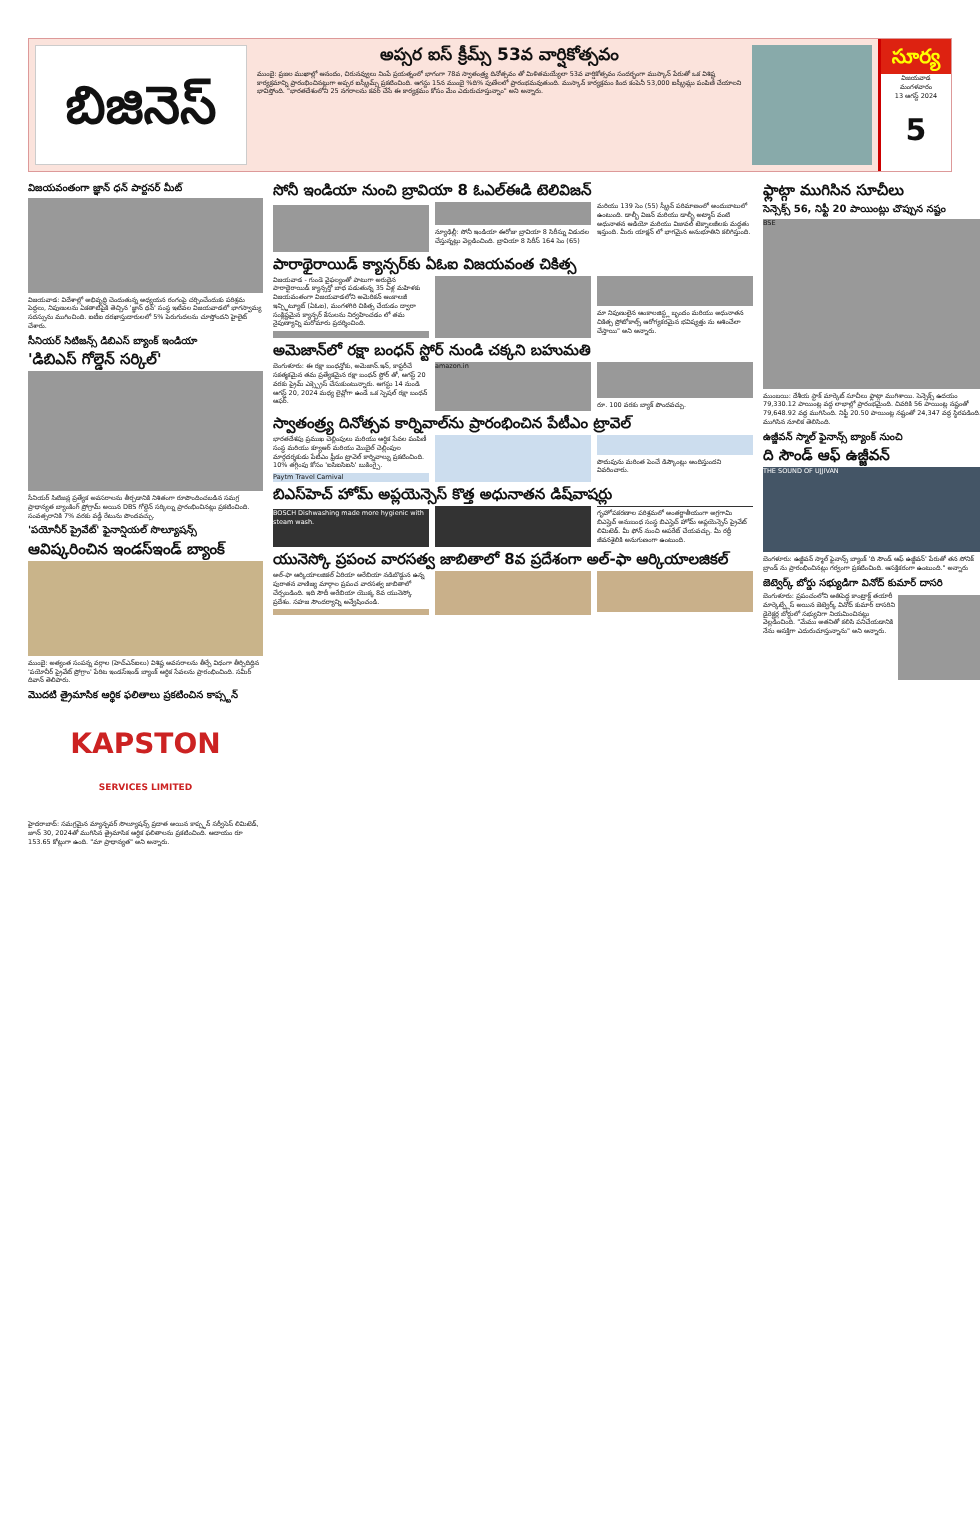బిజినెస్
అప్సర ఐస్ క్రీమ్స్ 53వ వార్షికోత్సవం
ముంబై: ప్రజల ముఖాల్లో ఆనందం, చిరునవ్వులు నింపే ప్రయత్నంలో భాగంగా 78వ స్వాతంత్ర్య దినోత్సవం తో మిళితమయ్యేలా 53వ వార్షికోత్సవం సందర్భంగా ముస్కాన్ పేరుతో ఒక విశిష్ట కార్యక్రమాన్ని ప్రారంభించినట్లుగా అప్సర ఐస్క్రీమ్స్ ప్రకటించింది. ఆగస్టు 15న ముంబై %ది% పుణేలలో ప్రారంభమవుతుంది. ముస్కాన్ కార్యక్రమం కింద కంపెనీ 53,000 ఐస్క్రీమ్లు పంపిణీ చేయాలని భావిస్తోంది. "భారతదేశంలోని 25 నగరాలను కవర్ చేసే ఈ కార్యక్రమం కోసం మేం ఎదురుచూస్తున్నాం" అని అన్నారు.
సూర్య
విజయవాడ
మంగళవారం
13 ఆగస్ట్ 2024
5
విజయవంతంగా జ్ఞాన్ ధన్ పార్టనర్ మీట్
విజయవాడ: విదేశాల్లో అభివృద్ధి చెందుతున్న అధ్యయన రంగంపై చర్చించేందుకు పరిశ్రమ పెద్దలు, నిపుణులను ఏకతాటిపైకి తెచ్చిన 'జ్ఞాన్ ధన్' సంస్థ ఇటీవల విజయవాడలో భాగస్వామ్య సదస్సును ముగించింది. ఐటీఐ దరఖాస్తుదారులలో 5% పెరుగుదలను చూస్తోందని హైలైట్ చేశారు.
సీనియర్ సిటిజన్స్ డిబిఎస్ బ్యాంక్ ఇండియా
'డిబిఎస్ గోల్డెన్ సర్కిల్'
సీనియర్ సిటిజన్ల ప్రత్యేక అవసరాలను తీర్చడానికి నిశితంగా రూపొందించబడిన సమగ్ర ప్రాధాన్యత బ్యాంకింగ్ ప్రోగ్రామ్ అయిన DBS గోల్డెన్ సర్కిల్ను ప్రారంభించినట్లు ప్రకటించింది. సంవత్సరానికి 7% వరకు వడ్డీ రేటును పొందవచ్చు.
'పయోనీర్ ప్రైవేట్' ఫైనాన్షియల్ సొల్యూషన్స్
ఆవిష్కరించిన ఇండస్ఇండ్ బ్యాంక్
ముంబై: అత్యంత సంపన్న వర్గాల (హెచ్ఎన్ఐలు) విశిష్ట అవసరాలను తీర్చే విధంగా తీర్చిదిద్దిన 'పయోనీర్ ప్రైవేట్ ప్రోగ్రాం' పేరిట ఇండస్ఇండ్ బ్యాంక్ ఆర్థిక సేవలను ప్రారంభించింది. సమీర్ దివాన్ తెలిపారు.
మొదటి త్రైమాసిక ఆర్థిక ఫలితాలు ప్రకటించిన కాప్స్టన్
KAPSTON
SERVICES LIMITED
హైదరాబాద్: సమగ్రమైన మ్యాన్పవర్ సొల్యూషన్స్ ప్రదాత అయిన కాప్స్టన్ సర్వీసెస్ లిమిటెడ్, జూన్ 30, 2024తో ముగిసిన త్రైమాసిక ఆర్థిక ఫలితాలను ప్రకటించింది. ఆదాయం రూ 153.65 కోట్లుగా ఉంది. "మా ప్రాధాన్యత" అని అన్నారు.
సోనీ ఇండియా నుంచి బ్రావియా 8 ఓఎల్ఈడి టెలివిజన్
న్యూఢిల్లీ: సోనీ ఇండియా ఈరోజు బ్రావియా 8 సిరీస్ను విడుదల చేస్తున్నట్లు వెల్లడించింది. బ్రావియా 8 సిరీస్ 164 సెం (65) మరియు 139 సెం (55) స్క్రీన్ పరిమాణంలో అందుబాటులో ఉంటుంది. డాల్బీ విజన్ మరియు డాల్బీ అట్మాస్ వంటి అధునాతన ఆడియో మరియు విజువల్ టెక్నాలజీలకు మద్దతు ఇస్తుంది. మీరు యాక్షన్ లో భాగమైన అనుభూతిని కలిగిస్తుంది.
పారాథైరాయిడ్ క్యాన్సర్‌కు ఏఓఐ విజయవంత చికిత్స
విజయవాడ - గుండె వైఫల్యంతో పాటుగా అరుదైన పారాథైరాయిడ్ క్యాన్సర్తో బాధ పడుతున్న 35 ఏళ్ల మహిళకు విజయవంతంగా విజయవాడలోని అమెరికన్ ఆంకాలజీ ఇన్స్టిట్యూట్ (ఏఓఐ), మంగళగిరి చికిత్స చేయడం ద్వారా సంక్లిష్టమైన క్యాన్సర్ కేసులను నిర్వహించడం లో తమ నైపుణ్యాన్ని మరోమారు ప్రదర్శించింది.
మా నిపుణులైన ఆంకాలజిస్ట్ల బృందం మరియు అధునాతన చికిత్స ప్రోటోకాల్స్ ఆరోగ్యకరమైన భవిష్యత్తు ను ఆశించేలా చేస్తాయి" అని అన్నారు.
అమెజాన్‌లో రక్షా బంధన్ స్టోర్ నుండి చక్కని బహుమతి
బెంగుళూరు: ఈ రక్షా బంధన్తోకు, అమెజాన్.ఇన్, కాప్టరీచే సకత్మకమైన తమ ప్రత్యేకమైన రక్షా బంధన్ స్టోర్ తో, ఆగస్ట్ 20 వరకు ప్రైమ్ ఎక్స్ప్రెస్ చేసుకుంటున్నారు. ఆగస్టు 14 నుండి ఆగస్ట్ 20, 2024 మధ్య లైవ్లోగా ఉండే ఒక స్పెషల్ రక్షా బంధన్ ఆఫర్.
amazon.in
రూ. 100 వరకు బ్యాక్ పొందవచ్చు.
స్వాతంత్ర్య దినోత్సవ కార్నివాల్‌ను ప్రారంభించిన పేటీఎం ట్రావెల్
భారతదేశపు ప్రముఖ చెల్లింపులు మరియు ఆర్థిక సేవల పంపిణీ సంస్థ మరియు క్యూఆర్ మరియు మొబైల్ చెల్లింపుల మార్గదర్శకుడు పేటీఎం ఫ్రీడం ట్రావెల్ కార్నివాల్ను ప్రకటించింది. 10% తగ్గింపు కోసం 'ఐసిఐసిఐసి' బుకింగ్పై.
Paytm Travel Carnival
పొదుపును మరింత పెంచే డిస్కౌంట్లు అందిస్తుందని వివరించారు.
బిఎస్‌హెచ్ హోమ్ అప్లయెన్సెస్ కొత్త అధునాతన డిష్‌వాషర్లు
BOSCH Dishwashing made more hygienic with steam wash.
గృహోపకరణాల పరిశ్రమలో అంతర్జాతీయంగా అగ్రగామి బిఎస్హెచ్ అనుబంధ సంస్థ బిఎస్హెచ్ హోమ్ అప్లయెన్సెస్ ప్రైవేట్ లిమిటెడ్. మీ ఫోన్ నుంచి ఆపరేట్ చేయవచ్చు. మీ రద్దీ జీవనశైలికి అనుగుణంగా ఉంటుంది.
యునెస్కో ప్రపంచ వారసత్వ జాబితాలో 8వ ప్రదేశంగా అల్-ఫా ఆర్కియాలజికల్
అల్-ఫా ఆర్కియాలజికల్ ఏరియా అరేబియా నడిబొడ్డున ఉన్న పురాతన వాణిజ్య మార్గాల ప్రపంచ వారసత్వ జాబితాలో చేర్చబడింది. ఇది సౌదీ అరేబియా యొక్క 8వ యునెస్కో ప్రదేశం. సహజ సౌందర్యాన్ని అన్వేషించండి.
ఫ్లాట్గా ముగిసిన సూచీలు
సెన్సెక్స్ 56, నిఫ్టీ 20 పాయింట్లు చొప్పున నష్టం
BSE
ముంబయి: దేశీయ స్టాక్ మార్కెట్ సూచీలు ఫ్లాట్గా ముగిశాయి. సెన్సెక్స్ ఉదయం 79,330.12 పాయింట్ల వద్ద లాభాల్లో ప్రారంభమైంది. చివరికి 56 పాయింట్ల నష్టంతో 79,648.92 వద్ద ముగిసింది. నిఫ్టీ 20.50 పాయింట్ల నష్టంతో 24,347 వద్ద స్థిరపడింది. ముగిసిన నూలిక తెలిసింది.
ఉజ్జీవన్ స్మాల్ ఫైనాన్స్ బ్యాంక్ నుంచి
ది సౌండ్ ఆఫ్ ఉజ్జీవన్
THE SOUND OF UJJIVAN
బెంగళూరు: ఉజ్జీవన్ స్మాల్ ఫైనాన్స్ బ్యాంక్ 'ది సౌండ్ ఆఫ్ ఉజ్జీవన్' పేరుతో తన సోనిక్ బ్రాండ్ ను ప్రారంభించినట్లు గర్వంగా ప్రకటించింది. ఆసక్తికరంగా ఉంటుంది." అన్నారు
జెట్వెర్క్ బోర్డు సభ్యుడిగా వినోద్ కుమార్ దాసరి
బెంగుళూరు: ప్రపంచంలోని అతిపెద్ద కాంట్రాక్ట్ తయారీ మార్కెట్ప్లేస్ అయిన జెట్వెర్క్ వినోద్ కుమార్ దాసరిని డైరెక్టర్ల బోర్డులో సభ్యునిగా నియమించినట్లు వెల్లడించింది. "మేము అతనితో కలిసి పనిచేయడానికి నేను ఆసక్తిగా ఎదురుచూస్తున్నాను" అని అన్నారు.